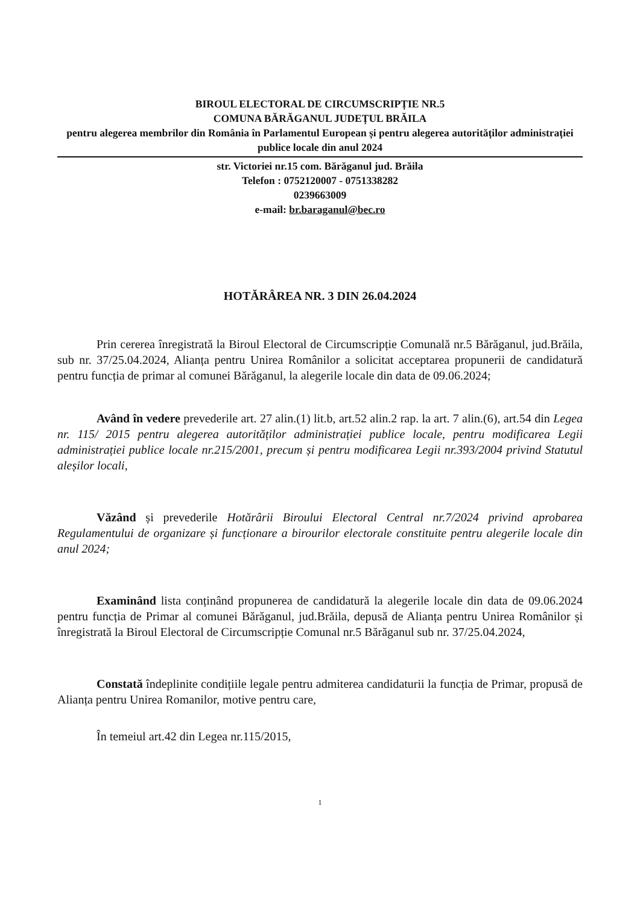BIROUL ELECTORAL DE CIRCUMSCRIPȚIE NR.5
COMUNA BĂRĂGANUL JUDEȚUL BRĂILA
pentru alegerea membrilor din România în Parlamentul European și pentru alegerea autorităților administrației publice locale din anul 2024
str. Victoriei nr.15 com. Bărăganul jud. Brăila
Telefon : 0752120007 - 0751338282
0239663009
e-mail: br.baraganul@bec.ro
HOTĂRÂREA NR. 3 DIN 26.04.2024
Prin cererea înregistrată la Biroul Electoral de Circumscripție Comunală nr.5 Bărăganul, jud.Brăila, sub nr. 37/25.04.2024, Alianța pentru Unirea Românilor a solicitat acceptarea propunerii de candidatură pentru funcția de primar al comunei Bărăganul, la alegerile locale din data de 09.06.2024;
Având în vedere prevederile art. 27 alin.(1) lit.b, art.52 alin.2 rap. la art. 7 alin.(6), art.54 din Legea nr. 115/ 2015 pentru alegerea autorităților administrației publice locale, pentru modificarea Legii administrației publice locale nr.215/2001, precum și pentru modificarea Legii nr.393/2004 privind Statutul aleșilor locali,
Văzând și prevederile Hotărârii Biroului Electoral Central nr.7/2024 privind aprobarea Regulamentului de organizare și funcționare a birourilor electorale constituite pentru alegerile locale din anul 2024;
Examinând lista conținând propunerea de candidatură la alegerile locale din data de 09.06.2024 pentru funcția de Primar al comunei Bărăganul, jud.Brăila, depusă de Alianța pentru Unirea Românilor și înregistrată la Biroul Electoral de Circumscripție Comunal nr.5 Bărăganul sub nr. 37/25.04.2024,
Constată îndeplinite condițiile legale pentru admiterea candidaturii la funcția de Primar, propusă de Alianța pentru Unirea Romanilor, motive pentru care,
În temeiul art.42 din Legea nr.115/2015,
1